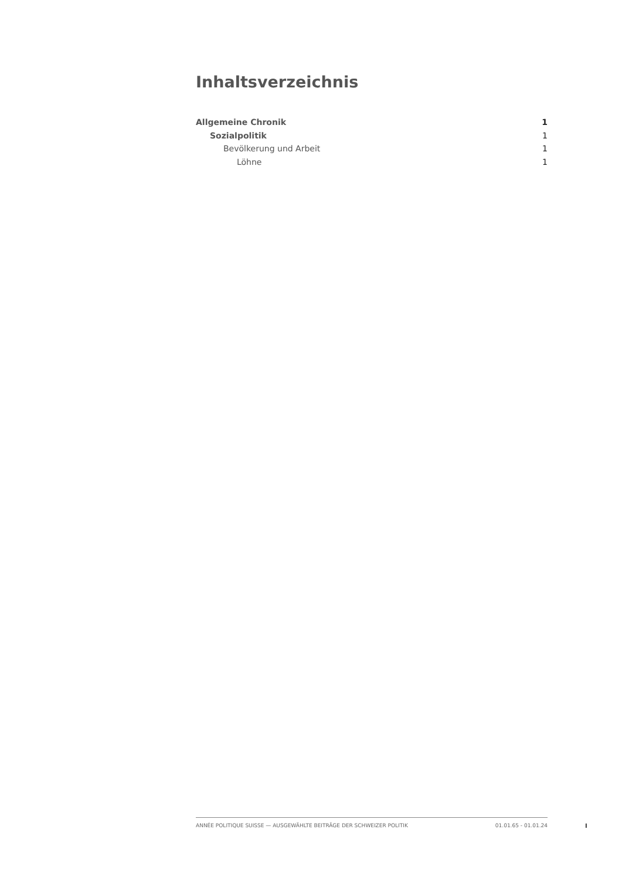Inhaltsverzeichnis
Allgemeine Chronik 1
Sozialpolitik 1
Bevölkerung und Arbeit 1
Löhne 1
ANNÉE POLITIQUE SUISSE — AUSGEWÄHLTE BEITRÄGE DER SCHWEIZER POLITIK 01.01.65 - 01.01.24
I